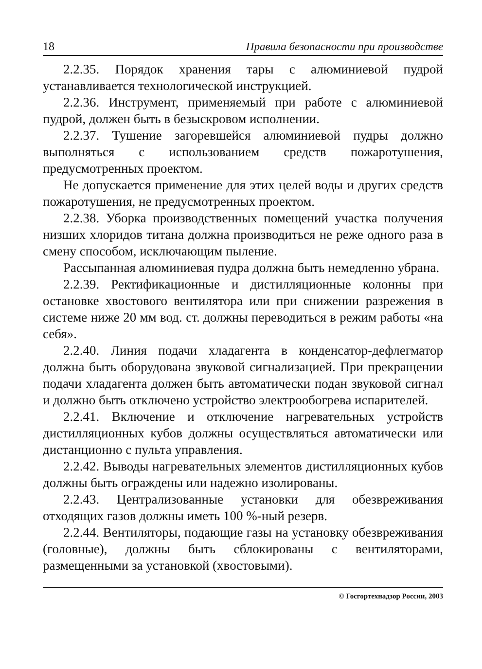18 Правила безопасности при производстве
2.2.35. Порядок хранения тары с алюминиевой пудрой устанавливается технологической инструкцией.
2.2.36. Инструмент, применяемый при работе с алюминиевой пудрой, должен быть в безыскровом исполнении.
2.2.37. Тушение загоревшейся алюминиевой пудры должно выполняться с использованием средств пожаротушения, предусмотренных проектом.
Не допускается применение для этих целей воды и других средств пожаротушения, не предусмотренных проектом.
2.2.38. Уборка производственных помещений участка получения низших хлоридов титана должна производиться не реже одного раза в смену способом, исключающим пыление.
Рассыпанная алюминиевая пудра должна быть немедленно убрана.
2.2.39. Ректификационные и дистилляционные колонны при остановке хвостового вентилятора или при снижении разрежения в системе ниже 20 мм вод. ст. должны переводиться в режим работы «на себя».
2.2.40. Линия подачи хладагента в конденсатор-дефлегматор должна быть оборудована звуковой сигнализацией. При прекращении подачи хладагента должен быть автоматически подан звуковой сигнал и должно быть отключено устройство электрообогрева испарителей.
2.2.41. Включение и отключение нагревательных устройств дистилляционных кубов должны осуществляться автоматически или дистанционно с пульта управления.
2.2.42. Выводы нагревательных элементов дистилляционных кубов должны быть ограждены или надежно изолированы.
2.2.43. Централизованные установки для обезвреживания отходящих газов должны иметь 100 %-ный резерв.
2.2.44. Вентиляторы, подающие газы на установку обезвреживания (головные), должны быть сблокированы с вентиляторами, размещенными за установкой (хвостовыми).
© Госгортехнадзор России, 2003